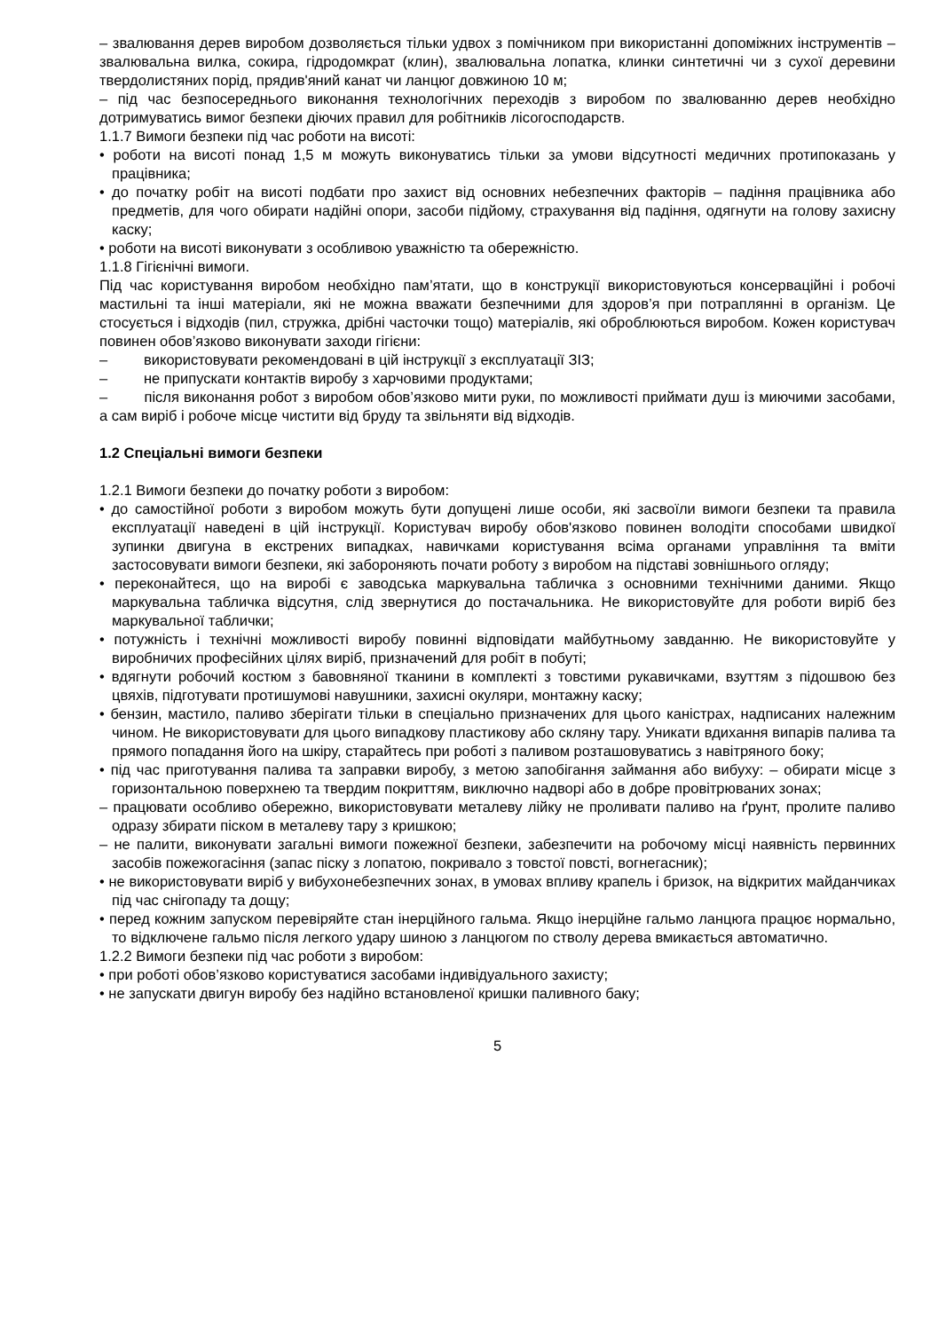– звалювання дерев виробом дозволяється тільки удвох з помічником при використанні допоміжних інструментів – звалювальна вилка, сокира, гідродомкрат (клин), звалювальна лопатка, клинки синтетичні чи з сухої деревини твердолистяних порід, прядив'яний канат чи ланцюг довжиною 10 м;
– під час безпосереднього виконання технологічних переходів з виробом по звалюванню дерев необхідно дотримуватись вимог безпеки діючих правил для робітників лісогосподарств.
1.1.7 Вимоги безпеки під час роботи на висоті:
• роботи на висоті понад 1,5 м можуть виконуватись тільки за умови відсутності медичних протипоказань у працівника;
• до початку робіт на висоті подбати про захист від основних небезпечних факторів – падіння працівника або предметів, для чого обирати надійні опори, засоби підйому, страхування від падіння, одягнути на голову захисну каску;
• роботи на висоті виконувати з особливою уважністю та обережністю.
1.1.8 Гігієнічні вимоги.
Під час користування виробом необхідно пам’ятати, що в конструкції використовуються консерваційні і робочі мастильні та інші матеріали, які не можна вважати безпечними для здоров’я при потраплянні в організм. Це стосується і відходів (пил, стружка, дрібні часточки тощо) матеріалів, які оброблюються виробом. Кожен користувач повинен обов’язково виконувати заходи гігієни:
– використовувати рекомендовані в цій інструкції з експлуатації ЗІЗ;
– не припускати контактів виробу з харчовими продуктами;
– після виконання робот з виробом обов’язково мити руки, по можливості приймати душ із миючими засобами, а сам виріб і робоче місце чистити від бруду та звільняти від відходів.
1.2 Спеціальні вимоги безпеки
1.2.1 Вимоги безпеки до початку роботи з виробом:
• до самостійної роботи з виробом можуть бути допущені лише особи, які засвоїли вимоги безпеки та правила експлуатації наведені в цій інструкції. Користувач виробу обов'язково повинен володіти способами швидкої зупинки двигуна в екстрених випадках, навичками користування всіма органами управління та вміти застосовувати вимоги безпеки, які забороняють почати роботу з виробом на підставі зовнішнього огляду;
• переконайтеся, що на виробі є заводська маркувальна табличка з основними технічними даними. Якщо маркувальна табличка відсутня, слід звернутися до постачальника. Не використовуйте для роботи виріб без маркувальної таблички;
• потужність і технічні можливості виробу повинні відповідати майбутньому завданню. Не використовуйте у виробничих професійних цілях виріб, призначений для робіт в побуті;
• вдягнути робочий костюм з бавовняної тканини в комплекті з товстими рукавичками, взуттям з підошвою без цвяхів, підготувати протишумові навушники, захисні окуляри, монтажну каску;
• бензин, мастило, паливо зберігати тільки в спеціально призначених для цього каністрах, надписаних належним чином. Не використовувати для цього випадкову пластикову або скляну тару. Уникати вдихання випарів палива та прямого попадання його на шкіру, старайтесь при роботі з паливом розташовуватись з навітряного боку;
• під час приготування палива та заправки виробу, з метою запобігання займання або вибуху: – обирати місце з горизонтальною поверхнею та твердим покриттям, виключно надворі або в добре провітрюваних зонах;
– працювати особливо обережно, використовувати металеву лійку не проливати паливо на ґрунт, пролите паливо одразу збирати піском в металеву тару з кришкою;
– не палити, виконувати загальні вимоги пожежної безпеки, забезпечити на робочому місці наявність первинних засобів пожежогасіння (запас піску з лопатою, покривало з товстої повсті, вогнегасник);
• не використовувати виріб у вибухонебезпечних зонах, в умовах впливу крапель і бризок, на відкритих майданчиках під час снігопаду та дощу;
• перед кожним запуском перевіряйте стан інерційного гальма. Якщо інерційне гальмо ланцюга працює нормально, то відключене гальмо після легкого удару шиною з ланцюгом по стволу дерева вмикається автоматично.
1.2.2 Вимоги безпеки під час роботи з виробом:
• при роботі обов’язково користуватися засобами індивідуального захисту;
• не запускати двигун виробу без надійно встановленої кришки паливного баку;
5